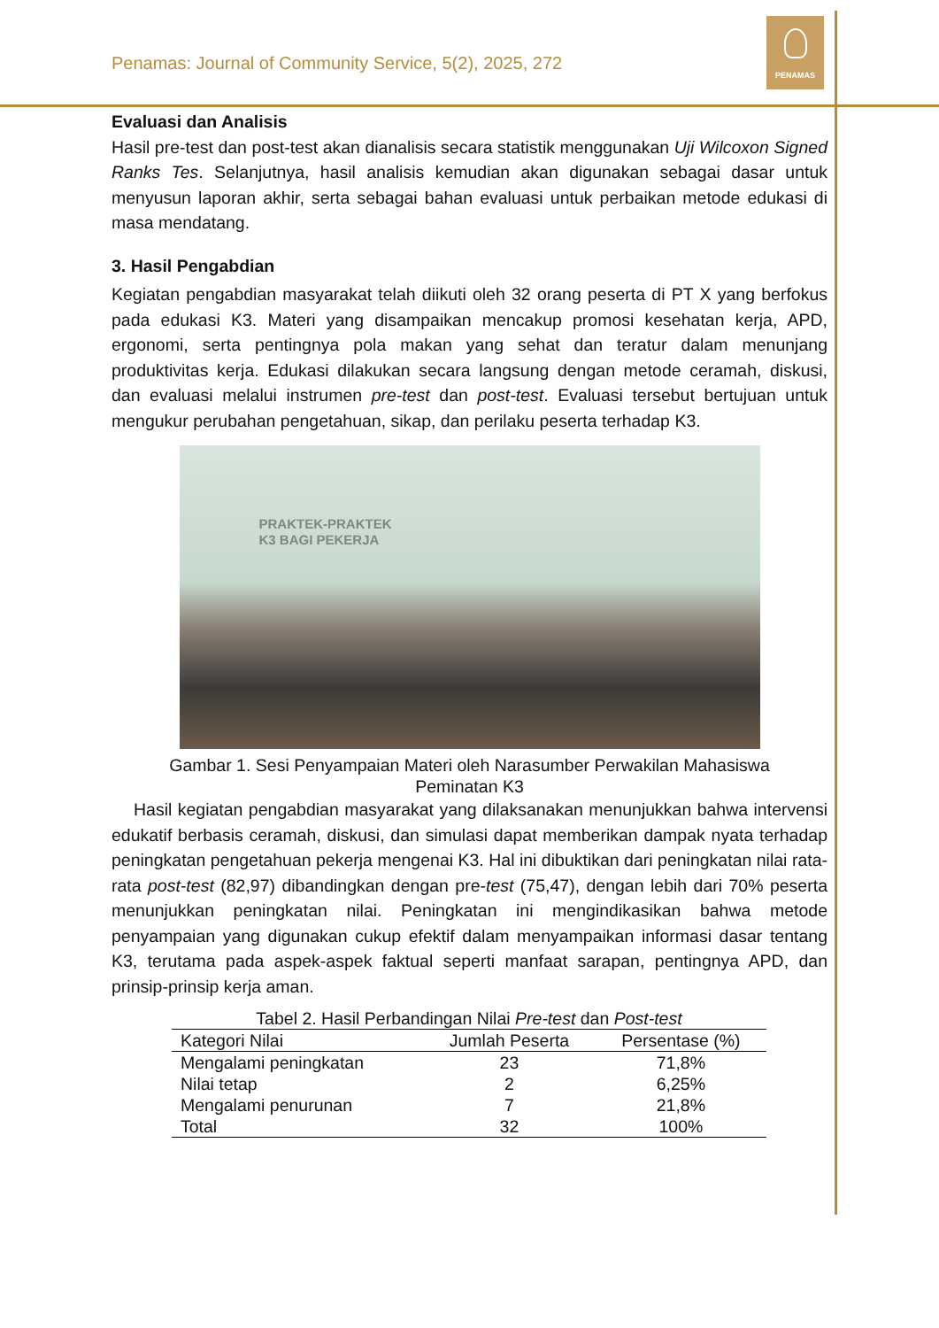Penamas: Journal of Community Service, 5(2), 2025, 272
PENAMAS
Evaluasi dan Analisis
Hasil pre-test dan post-test akan dianalisis secara statistik menggunakan Uji Wilcoxon Signed Ranks Tes. Selanjutnya, hasil analisis kemudian akan digunakan sebagai dasar untuk menyusun laporan akhir, serta sebagai bahan evaluasi untuk perbaikan metode edukasi di masa mendatang.
3. Hasil Pengabdian
Kegiatan pengabdian masyarakat telah diikuti oleh 32 orang peserta di PT X yang berfokus pada edukasi K3. Materi yang disampaikan mencakup promosi kesehatan kerja, APD, ergonomi, serta pentingnya pola makan yang sehat dan teratur dalam menunjang produktivitas kerja. Edukasi dilakukan secara langsung dengan metode ceramah, diskusi, dan evaluasi melalui instrumen pre-test dan post-test. Evaluasi tersebut bertujuan untuk mengukur perubahan pengetahuan, sikap, dan perilaku peserta terhadap K3.
PRAKTEK-PRAKTEK
K3 BAGI PEKERJA
Gambar 1. Sesi Penyampaian Materi oleh Narasumber Perwakilan Mahasiswa
Peminatan K3
Hasil kegiatan pengabdian masyarakat yang dilaksanakan menunjukkan bahwa intervensi edukatif berbasis ceramah, diskusi, dan simulasi dapat memberikan dampak nyata terhadap peningkatan pengetahuan pekerja mengenai K3. Hal ini dibuktikan dari peningkatan nilai rata-rata post-test (82,97) dibandingkan dengan pre-test (75,47), dengan lebih dari 70% peserta menunjukkan peningkatan nilai. Peningkatan ini mengindikasikan bahwa metode penyampaian yang digunakan cukup efektif dalam menyampaikan informasi dasar tentang K3, terutama pada aspek-aspek faktual seperti manfaat sarapan, pentingnya APD, dan prinsip-prinsip kerja aman.
Tabel 2. Hasil Perbandingan Nilai Pre-test dan Post-test
| Kategori Nilai | Jumlah Peserta | Persentase (%) |
| --- | --- | --- |
| Mengalami peningkatan | 23 | 71,8% |
| Nilai tetap | 2 | 6,25% |
| Mengalami penurunan | 7 | 21,8% |
| Total | 32 | 100% |